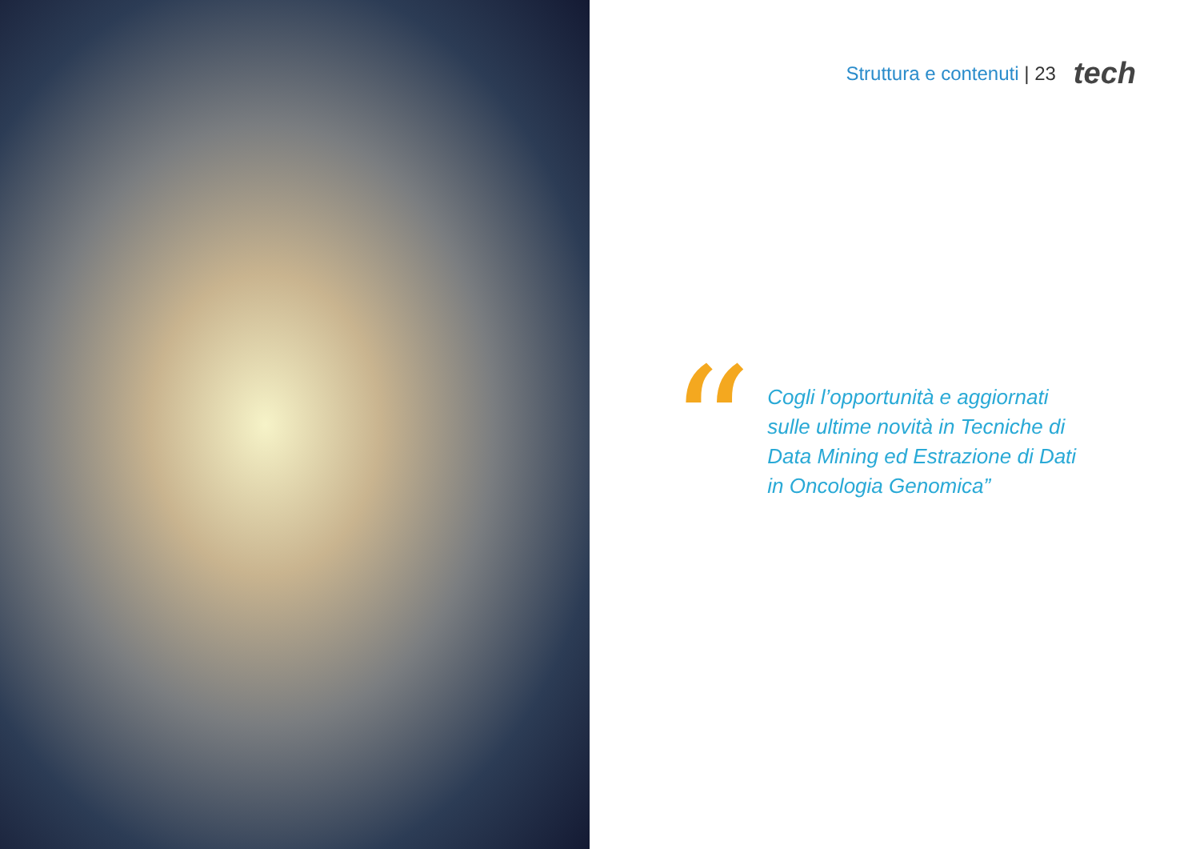Struttura e contenuti | 23 tech
“
Cogli l’opportunità e aggiornati
sulle ultime novità in Tecniche di
Data Mining ed Estrazione di Dati
in Oncologia Genomica”